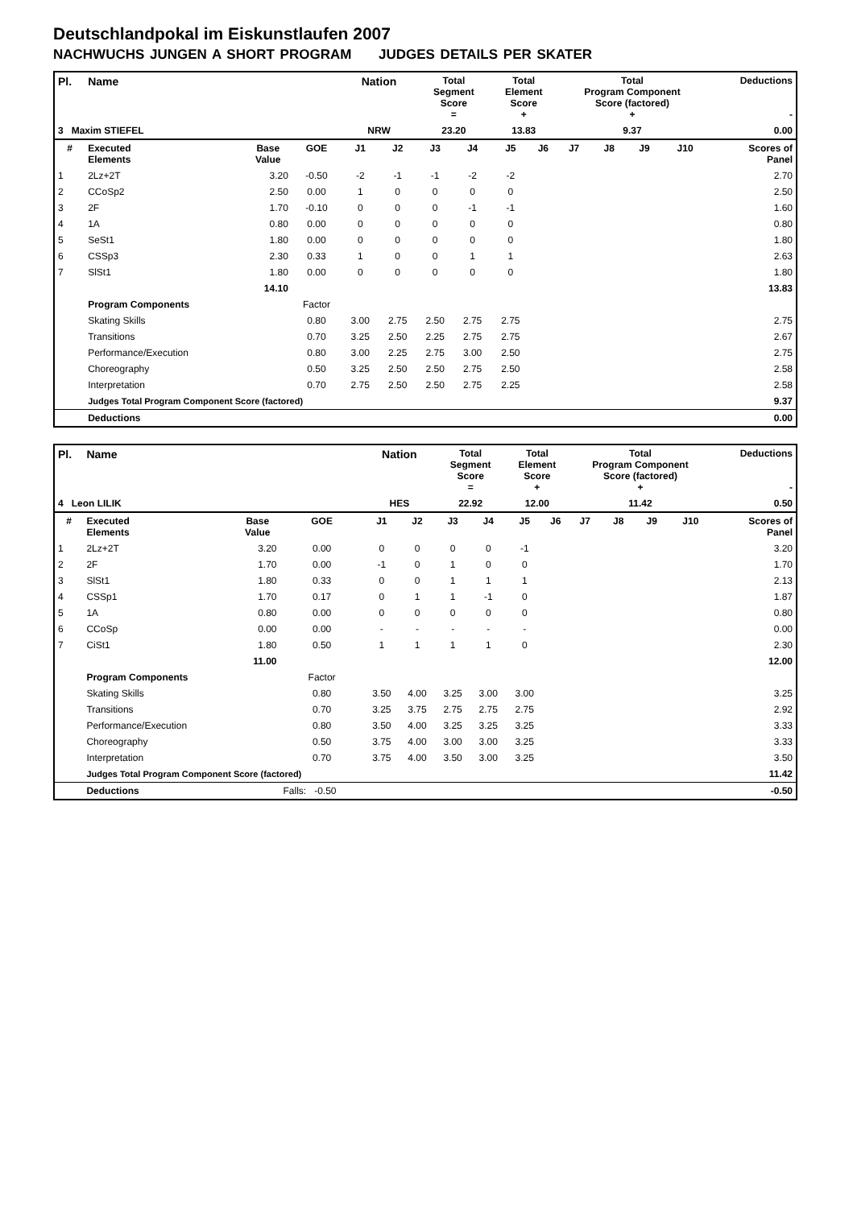Deutschlandpokal im Eiskunstlaufen 2007
NACHWUCHS JUNGEN A SHORT PROGRAM JUDGES DETAILS PER SKATER
| Pl. | Name | | | Nation | | Total Segment Score = | | Total Element Score + | | Total Program Component Score (factored) + | | | | Deductions - | |
| --- | --- | --- | --- | --- | --- | --- | --- | --- | --- | --- | --- | --- | --- | --- | --- |
| 3 Maxim STIEFEL | | | | NRW | | 23.20 | | 13.83 | | 9.37 | | | | 0.00 | |
| # | Executed Elements | Base Value | GOE | J1 | J2 | J3 | J4 | J5 | J6 | J7 | J8 | J9 | J10 | | Scores of Panel |
| 1 | 2Lz+2T | 3.20 | -0.50 | -2 | -1 | -1 | -2 | -2 | | | | | | | 2.70 |
| 2 | CCoSp2 | 2.50 | 0.00 | 1 | 0 | 0 | 0 | 0 | | | | | | | 2.50 |
| 3 | 2F | 1.70 | -0.10 | 0 | 0 | 0 | -1 | -1 | | | | | | | 1.60 |
| 4 | 1A | 0.80 | 0.00 | 0 | 0 | 0 | 0 | 0 | | | | | | | 0.80 |
| 5 | SeSt1 | 1.80 | 0.00 | 0 | 0 | 0 | 0 | 0 | | | | | | | 1.80 |
| 6 | CSSp3 | 2.30 | 0.33 | 1 | 0 | 0 | 1 | 1 | | | | | | | 2.63 |
| 7 | SlSt1 | 1.80 | 0.00 | 0 | 0 | 0 | 0 | 0 | | | | | | | 1.80 |
| | | 14.10 | | | | | | | | | | | | | 13.83 |
| | Program Components | | Factor | | | | | | | | | | | | |
| | Skating Skills | | 0.80 | 3.00 | 2.75 | 2.50 | 2.75 | 2.75 | | | | | | | 2.75 |
| | Transitions | | 0.70 | 3.25 | 2.50 | 2.25 | 2.75 | 2.75 | | | | | | | 2.67 |
| | Performance/Execution | | 0.80 | 3.00 | 2.25 | 2.75 | 3.00 | 2.50 | | | | | | | 2.75 |
| | Choreography | | 0.50 | 3.25 | 2.50 | 2.50 | 2.75 | 2.50 | | | | | | | 2.58 |
| | Interpretation | | 0.70 | 2.75 | 2.50 | 2.50 | 2.75 | 2.25 | | | | | | | 2.58 |
| | Judges Total Program Component Score (factored) | | | | | | | | | | | | | | 9.37 |
| | Deductions | | | | | | | | | | | | | | 0.00 |
| Pl. | Name | | | Nation | | Total Segment Score = | | Total Element Score + | | Total Program Component Score (factored) + | | | | Deductions - | |
| --- | --- | --- | --- | --- | --- | --- | --- | --- | --- | --- | --- | --- | --- | --- | --- |
| 4 Leon LILIK | | | | HES | | 22.92 | | 12.00 | | 11.42 | | | | 0.50 | |
| # | Executed Elements | Base Value | GOE | J1 | J2 | J3 | J4 | J5 | J6 | J7 | J8 | J9 | J10 | | Scores of Panel |
| 1 | 2Lz+2T | 3.20 | 0.00 | 0 | 0 | 0 | 0 | -1 | | | | | | | 3.20 |
| 2 | 2F | 1.70 | 0.00 | -1 | 0 | 1 | 0 | 0 | | | | | | | 1.70 |
| 3 | SlSt1 | 1.80 | 0.33 | 0 | 0 | 1 | 1 | 1 | | | | | | | 2.13 |
| 4 | CSSp1 | 1.70 | 0.17 | 0 | 1 | 1 | -1 | 0 | | | | | | | 1.87 |
| 5 | 1A | 0.80 | 0.00 | 0 | 0 | 0 | 0 | 0 | | | | | | | 0.80 |
| 6 | CCoSp | 0.00 | 0.00 | - | - | - | - | - | | | | | | | 0.00 |
| 7 | CiSt1 | 1.80 | 0.50 | 1 | 1 | 1 | 1 | 0 | | | | | | | 2.30 |
| | | 11.00 | | | | | | | | | | | | | 12.00 |
| | Program Components | | Factor | | | | | | | | | | | | |
| | Skating Skills | | 0.80 | 3.50 | 4.00 | 3.25 | 3.00 | 3.00 | | | | | | | 3.25 |
| | Transitions | | 0.70 | 3.25 | 3.75 | 2.75 | 2.75 | 2.75 | | | | | | | 2.92 |
| | Performance/Execution | | 0.80 | 3.50 | 4.00 | 3.25 | 3.25 | 3.25 | | | | | | | 3.33 |
| | Choreography | | 0.50 | 3.75 | 4.00 | 3.00 | 3.00 | 3.25 | | | | | | | 3.33 |
| | Interpretation | | 0.70 | 3.75 | 4.00 | 3.50 | 3.00 | 3.25 | | | | | | | 3.50 |
| | Judges Total Program Component Score (factored) | | | | | | | | | | | | | | 11.42 |
| | Deductions | | Falls: -0.50 | | | | | | | | | | | | -0.50 |